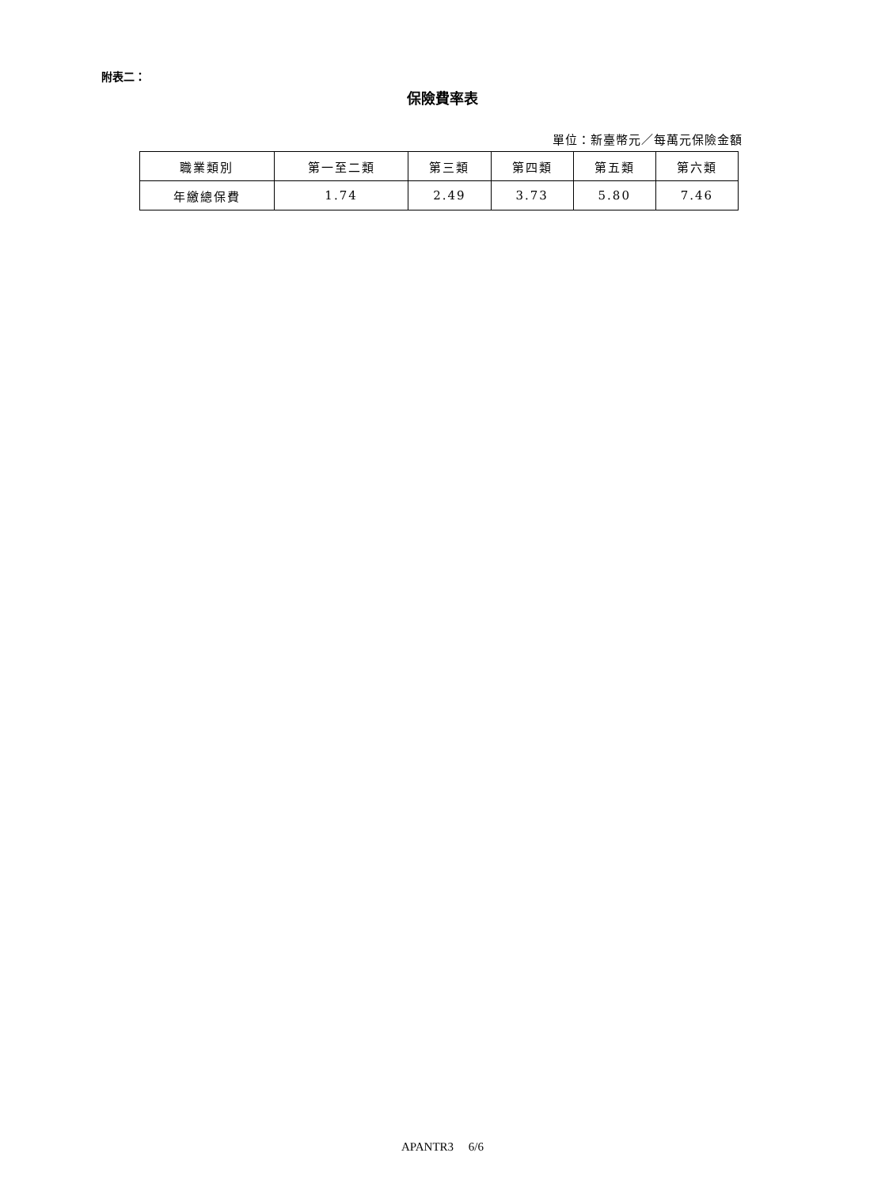附表二：
保險費率表
單位：新臺幣元／每萬元保險金額
| 職業類別 | 第一至二類 | 第三類 | 第四類 | 第五類 | 第六類 |
| --- | --- | --- | --- | --- | --- |
| 年繳總保費 | 1.74 | 2.49 | 3.73 | 5.80 | 7.46 |
APANTR3 6/6